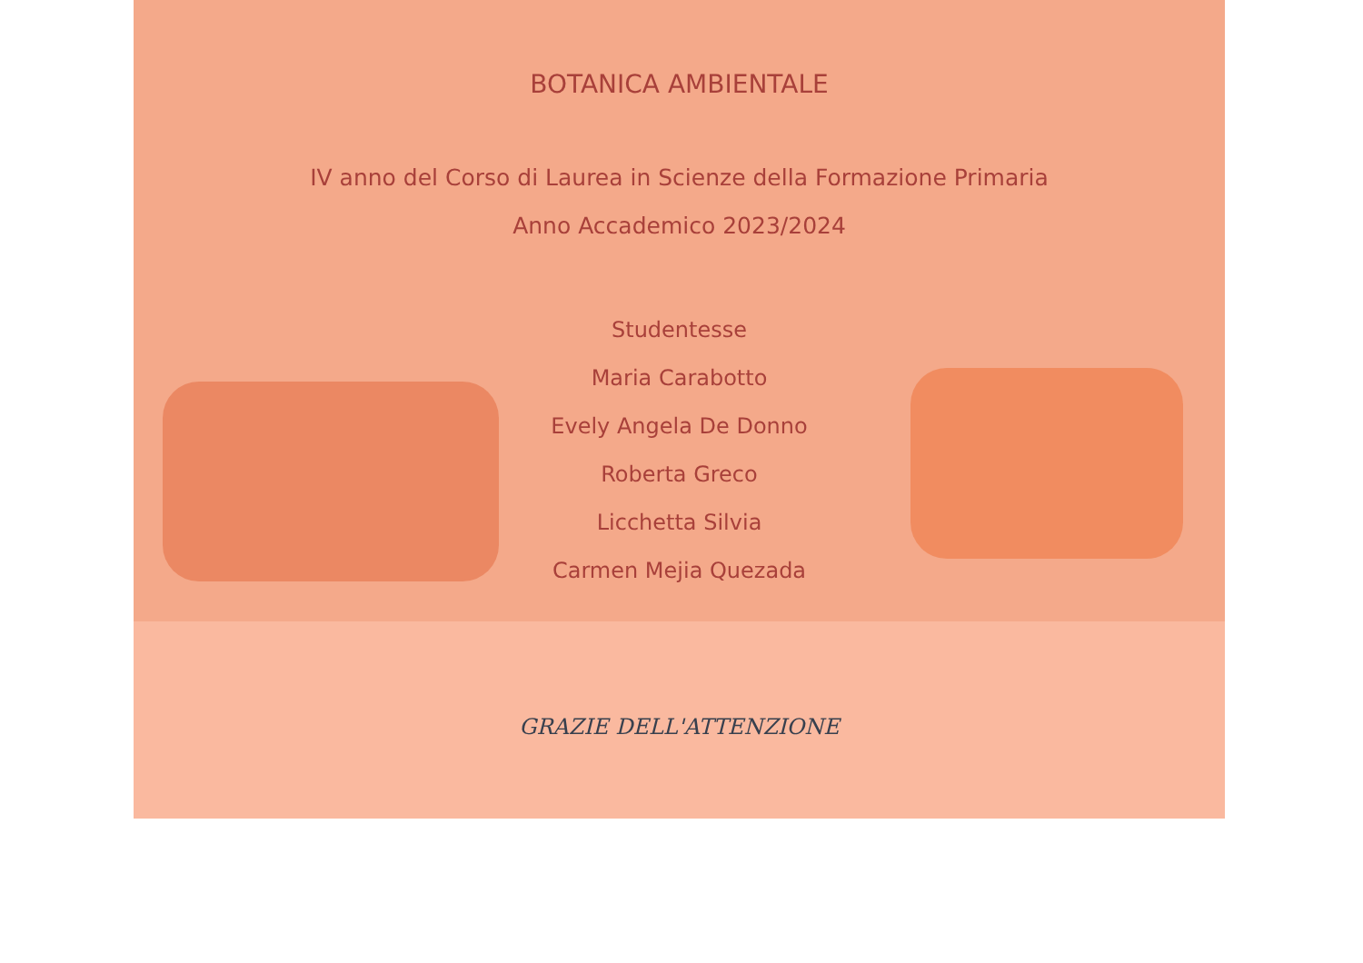BOTANICA AMBIENTALE
IV anno del Corso di Laurea in Scienze della Formazione Primaria
Anno Accademico 2023/2024
Studentesse
Maria Carabotto
Evely Angela De Donno
Roberta Greco
Licchetta Silvia
Carmen Mejia Quezada
GRAZIE DELL'ATTENZIONE